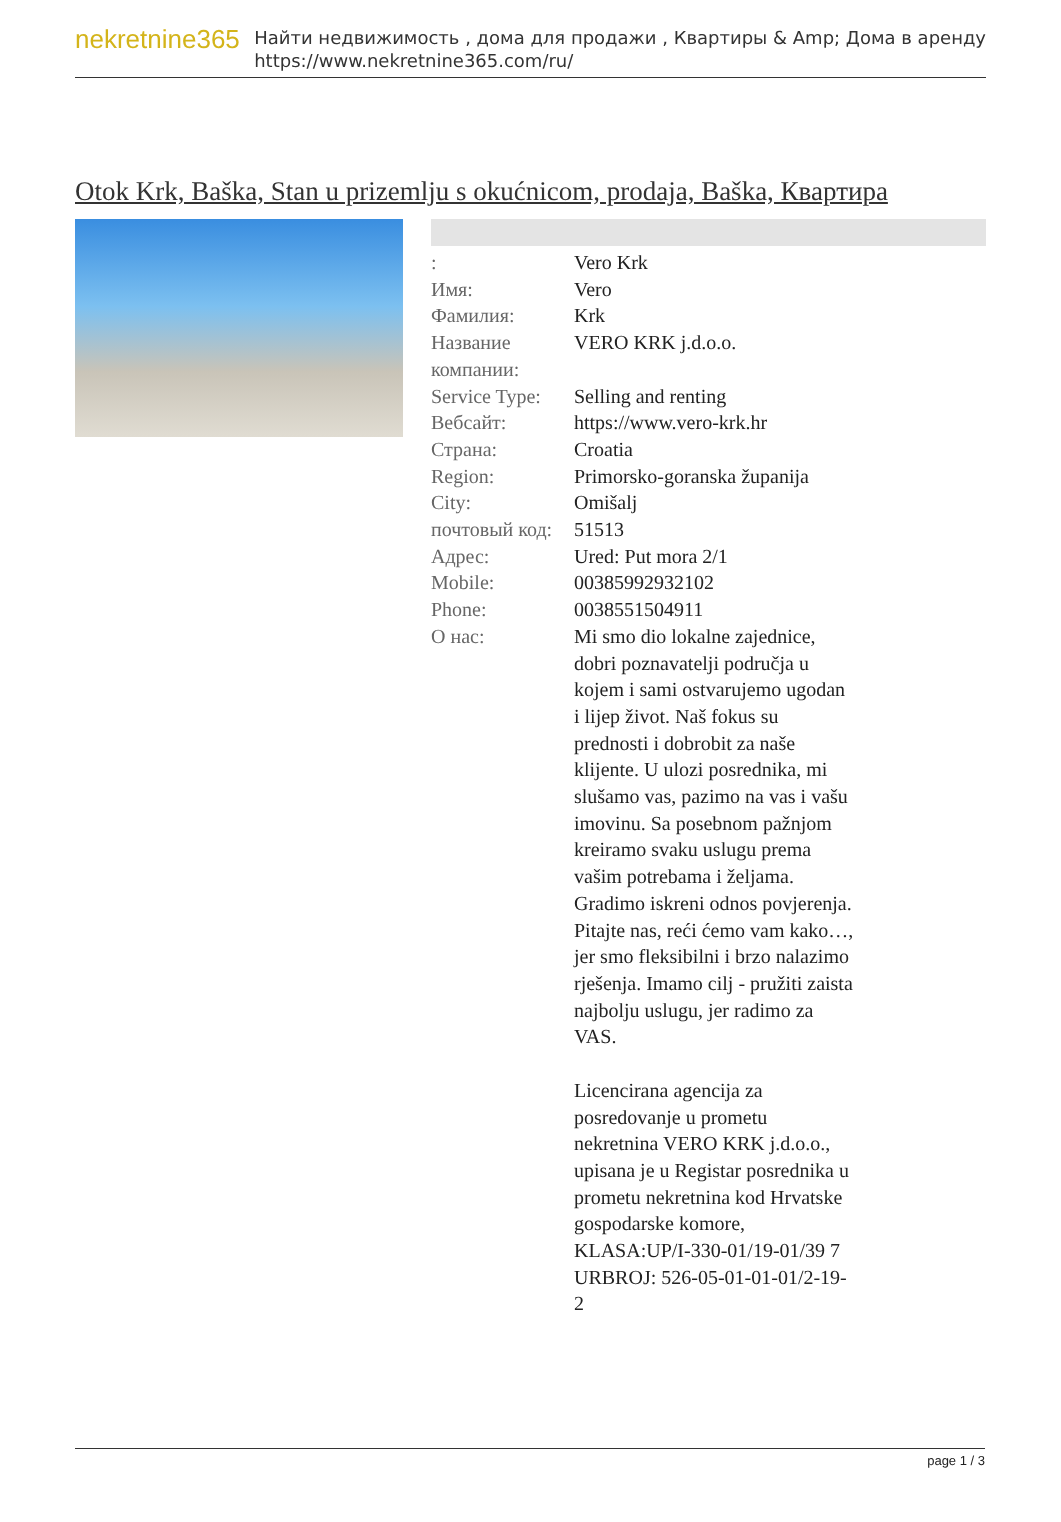nekretnine365
Найти недвижимость , дома для продажи , Квартиры & Amp; Дома в аренду
https://www.nekretnine365.com/ru/
Otok Krk, Baška, Stan u prizemlju s okućnicom, prodaja, Baška, Квартира
| : | Vero Krk |
| Имя: | Vero |
| Фамилия: | Krk |
| Название компании: | VERO KRK j.d.o.o. |
| Service Type: | Selling and renting |
| Вебсайт: | https://www.vero-krk.hr |
| Страна: | Croatia |
| Region: | Primorsko-goranska županija |
| City: | Omišalj |
| почтовый код: | 51513 |
| Адрес: | Ured: Put mora 2/1 |
| Mobile: | 00385992932102 |
| Phone: | 0038551504911 |
| О нас: | Mi smo dio lokalne zajednice, dobri poznavatelji područja u kojem i sami ostvarujemo ugodan i lijep život. Naš fokus su prednosti i dobrobit za naše klijente. U ulozi posrednika, mi slušamo vas, pazimo na vas i vašu imovinu. Sa posebnom pažnjom kreiramo svaku uslugu prema vašim potrebama i željama. Gradimo iskreni odnos povjerenja. Pitajte nas, reći ćemo vam kako…, jer smo fleksibilni i brzo nalazimo rješenja. Imamo cilj - pružiti zaista najbolju uslugu, jer radimo za VAS. Licencirana agencija za posredovanje u prometu nekretnina VERO KRK j.d.o.o., upisana je u Registar posrednika u prometu nekretnina kod Hrvatske gospodarske komore, KLASA:UP/I-330-01/19-01/39 7 URBROJ: 526-05-01-01-01/2-19-2 |
page 1 / 3